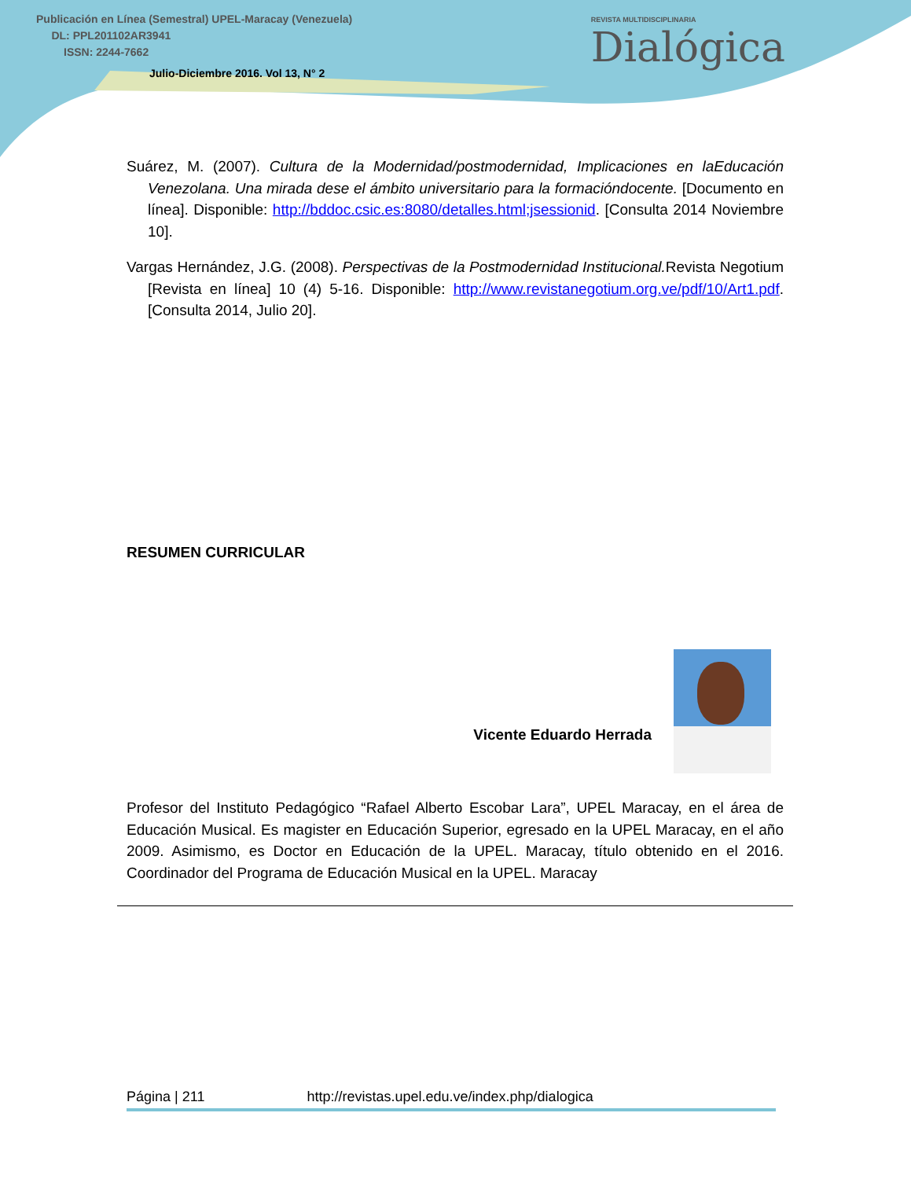Publicación en Línea (Semestral) UPEL-Maracay (Venezuela)
DL: PPL201102AR3941
ISSN: 2244-7662
Julio-Diciembre 2016. Vol 13, N° 2
REVISTA MULTIDISCIPLINARIA
Dialógica
Suárez, M. (2007). Cultura de la Modernidad/postmodernidad, Implicaciones en laEducación Venezolana. Una mirada dese el ámbito universitario para la formacióndocente. [Documento en línea]. Disponible: http://bddoc.csic.es:8080/detalles.html;jsessionid. [Consulta 2014 Noviembre 10].
Vargas Hernández, J.G. (2008). Perspectivas de la Postmodernidad Institucional. Revista Negotium [Revista en línea] 10 (4) 5-16. Disponible: http://www.revistanegotium.org.ve/pdf/10/Art1.pdf. [Consulta 2014, Julio 20].
RESUMEN CURRICULAR
Vicente Eduardo Herrada
Profesor del Instituto Pedagógico “Rafael Alberto Escobar Lara”, UPEL Maracay, en el área de Educación Musical. Es magister en Educación Superior, egresado en la UPEL Maracay, en el año 2009. Asimismo, es Doctor en Educación de la UPEL. Maracay, título obtenido en el 2016. Coordinador del Programa de Educación Musical en la UPEL. Maracay
Página | 211 http://revistas.upel.edu.ve/index.php/dialogica